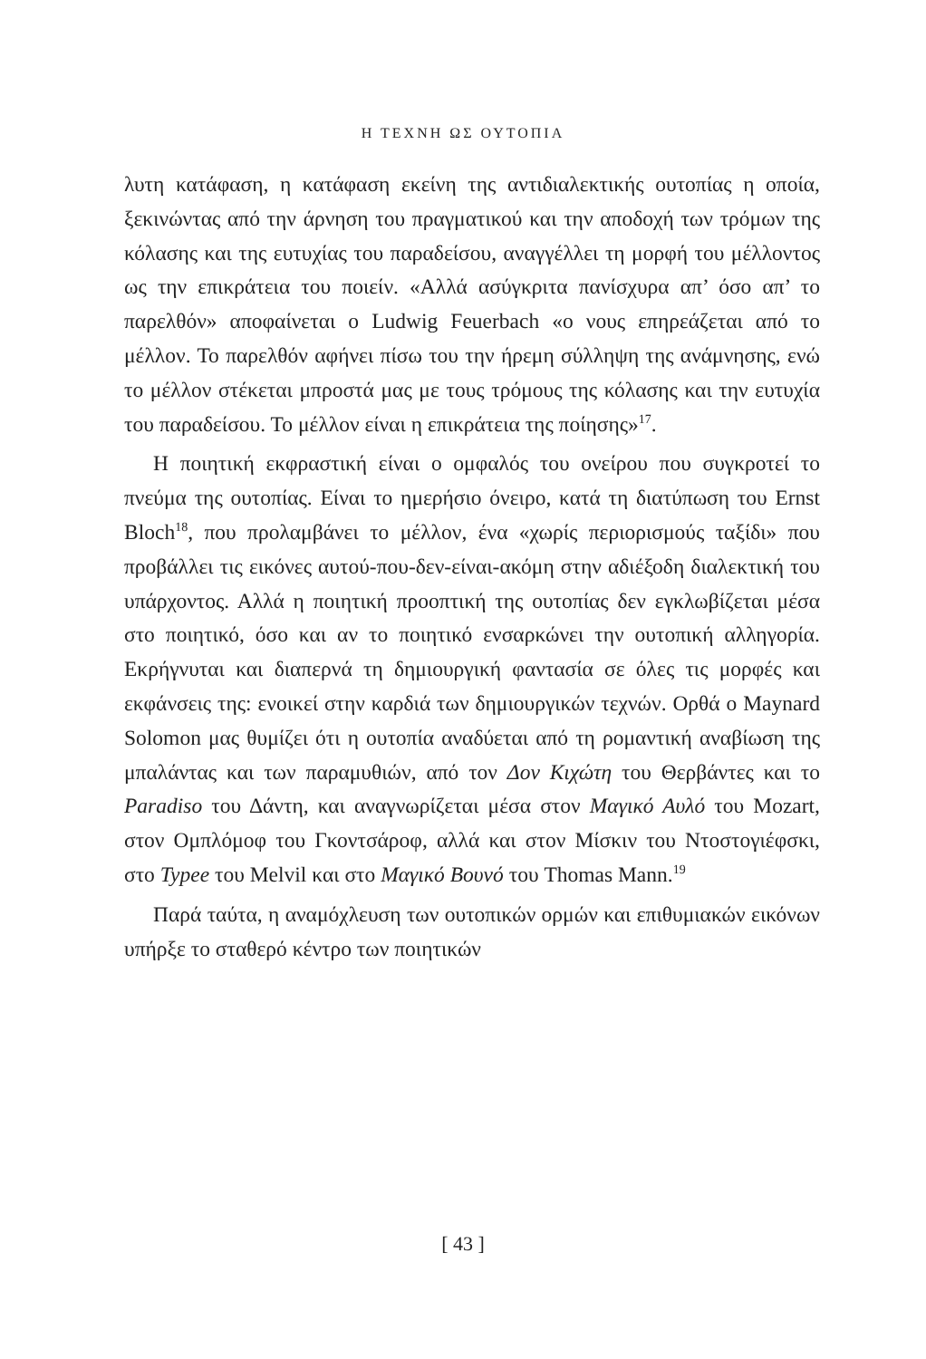Η ΤΕΧΝΗ ΩΣ ΟΥΤΟΠΙΑ
λυτη κατάφαση, η κατάφαση εκείνη της αντιδιαλεκτικής ουτοπίας η οποία, ξεκινώντας από την άρνηση του πραγματικού και την αποδοχή των τρόμων της κόλασης και της ευτυχίας του παραδείσου, αναγγέλλει τη μορφή του μέλλοντος ως την επικράτεια του ποιείν. «Αλλά ασύγκριτα πανίσχυρα απ’ όσο απ’ το παρελθόν» αποφαίνεται ο Ludwig Feuerbach «ο νους επηρεάζεται από το μέλλον. Το παρελθόν αφήνει πίσω του την ήρεμη σύλληψη της ανάμνησης, ενώ το μέλλον στέκεται μπροστά μας με τους τρόμους της κόλασης και την ευτυχία του παραδείσου. Το μέλλον είναι η επικράτεια της ποίησης»<sup>17</sup>.
Η ποιητική εκφραστική είναι ο ομφαλός του ονείρου που συγκροτεί το πνεύμα της ουτοπίας. Είναι το ημερήσιο όνειρο, κατά τη διατύπωση του Ernst Bloch<sup>18</sup>, που προλαμβάνει το μέλλον, ένα «χωρίς περιορισμούς ταξίδι» που προβάλλει τις εικόνες αυτού-που-δεν-είναι-ακόμη στην αδιέξοδη διαλεκτική του υπάρχοντος. Αλλά η ποιητική προοπτική της ουτοπίας δεν εγκλωβίζεται μέσα στο ποιητικό, όσο και αν το ποιητικό ενσαρκώνει την ουτοπική αλληγορία. Εκρήγνυται και διαπερνά τη δημιουργική φαντασία σε όλες τις μορφές και εκφάνσεις της: ενοικεί στην καρδιά των δημιουργικών τεχνών. Ορθά ο Maynard Solomon μας θυμίζει ότι η ουτοπία αναδύεται από τη ρομαντική αναβίωση της μπαλάντας και των παραμυθιών, από τον Δον Κιχώτη του Θερβάντες και το Paradiso του Δάντη, και αναγνωρίζεται μέσα στον Μαγικό Αυλό του Mozart, στον Ομπλόμοφ του Γκοντσάροφ, αλλά και στον Μίσκιν του Ντοστογιέφσκι, στο Typee του Melvil και στο Μαγικό Βουνό του Thomas Mann.<sup>19</sup>
Παρά ταύτα, η αναμόχλευση των ουτοπικών ορμών και επιθυμιακών εικόνων υπήρξε το σταθερό κέντρο των ποιητικών
[ 43 ]